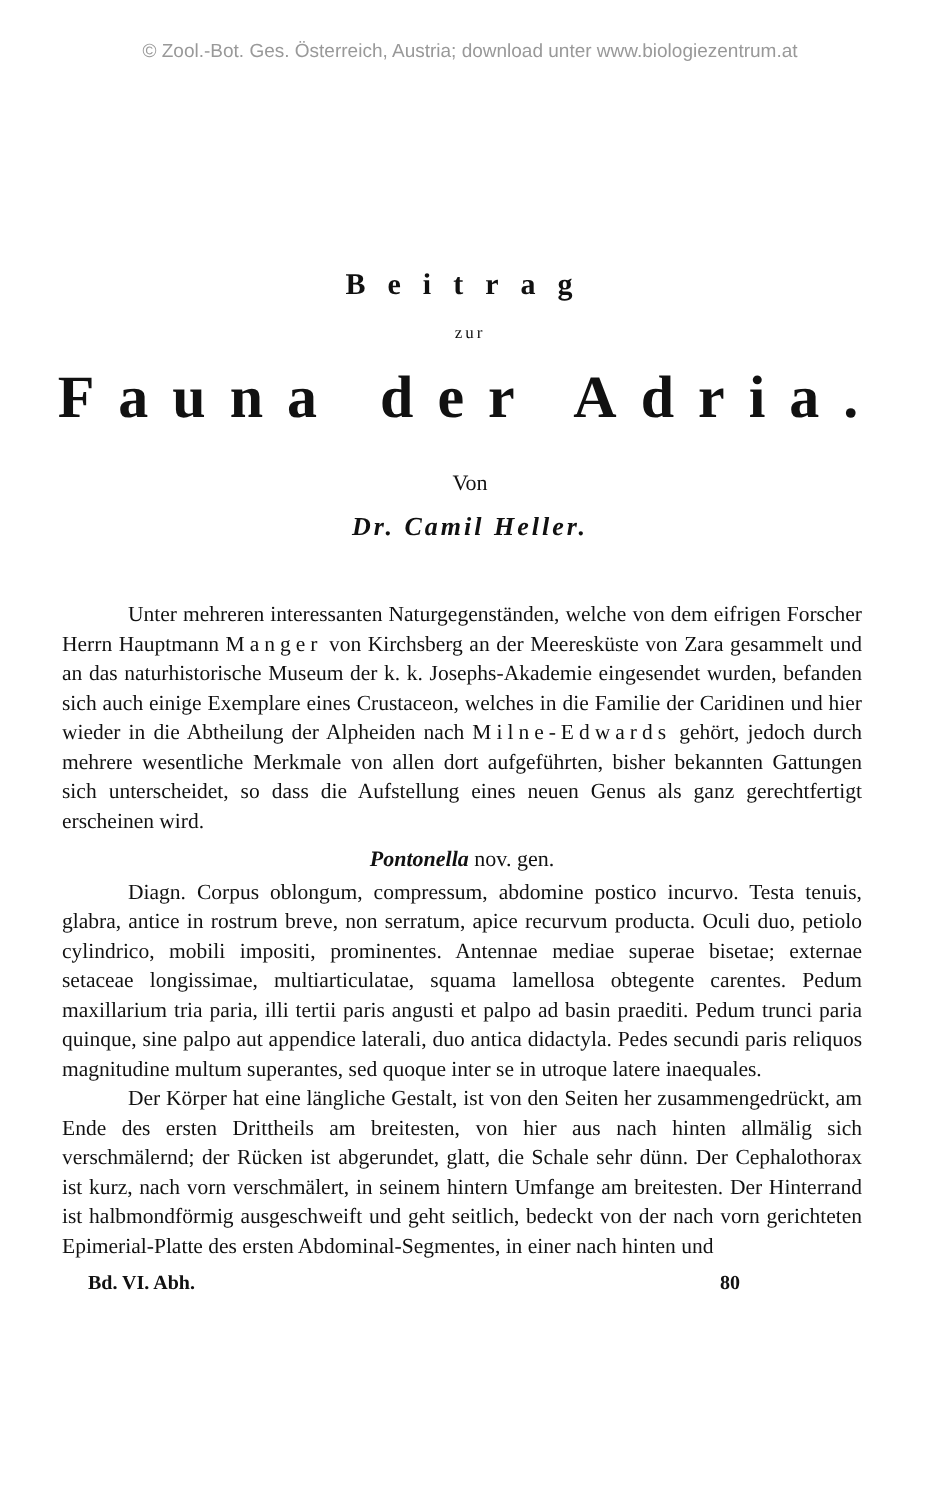© Zool.-Bot. Ges. Österreich, Austria; download unter www.biologiezentrum.at
Beitrag
zur
Fauna der Adria.
Von
Dr. Camil Heller.
Unter mehreren interessanten Naturgegenständen, welche von dem eifrigen Forscher Herrn Hauptmann Manger von Kirchsberg an der Meeresküste von Zara gesammelt und an das naturhistorische Museum der k. k. Josephs-Akademie eingesendet wurden, befanden sich auch einige Exemplare eines Crustaceon, welches in die Familie der Caridinen und hier wieder in die Abtheilung der Alpheiden nach Milne-Edwards gehört, jedoch durch mehrere wesentliche Merkmale von allen dort aufgeführten, bisher bekannten Gattungen sich unterscheidet, so dass die Aufstellung eines neuen Genus als ganz gerechtfertigt erscheinen wird.
Pontonella nov. gen.
Diagn. Corpus oblongum, compressum, abdomine postico incurvo. Testa tenuis, glabra, antice in rostrum breve, non serratum, apice recurvum producta. Oculi duo, petiolo cylindrico, mobili impositi, prominentes. Antennae mediae superae bisetae; externae setaceae longissimae, multiarticulatae, squama lamellosa obtegente carentes. Pedum maxillarium tria paria, illi tertii paris angusti et palpo ad basin praediti. Pedum trunci paria quinque, sine palpo aut appendice laterali, duo antica didactyla. Pedes secundi paris reliquos magnitudine multum superantes, sed quoque inter se in utroque latere inaequales.
Der Körper hat eine längliche Gestalt, ist von den Seiten her zusammengedrückt, am Ende des ersten Drittheils am breitesten, von hier aus nach hinten allmälig sich verschmälernd; der Rücken ist abgerundet, glatt, die Schale sehr dünn. Der Cephalothorax ist kurz, nach vorn verschmälert, in seinem hintern Umfange am breitesten. Der Hinterrand ist halbmondförmig ausgeschweift und geht seitlich, bedeckt von der nach vorn gerichteten Epimerial-Platte des ersten Abdominal-Segmentes, in einer nach hinten und
Bd. VI. Abh. 80